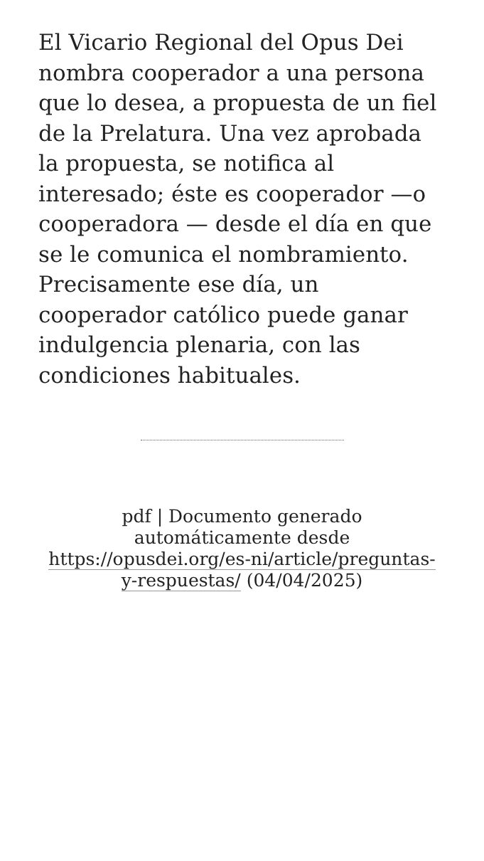El Vicario Regional del Opus Dei nombra cooperador a una persona que lo desea, a propuesta de un fiel de la Prelatura. Una vez aprobada la propuesta, se notifica al interesado; éste es cooperador —o cooperadora — desde el día en que se le comunica el nombramiento. Precisamente ese día, un cooperador católico puede ganar indulgencia plenaria, con las condiciones habituales.
pdf | Documento generado automáticamente desde https://opusdei.org/es-ni/article/preguntas-y-respuestas/ (04/04/2025)